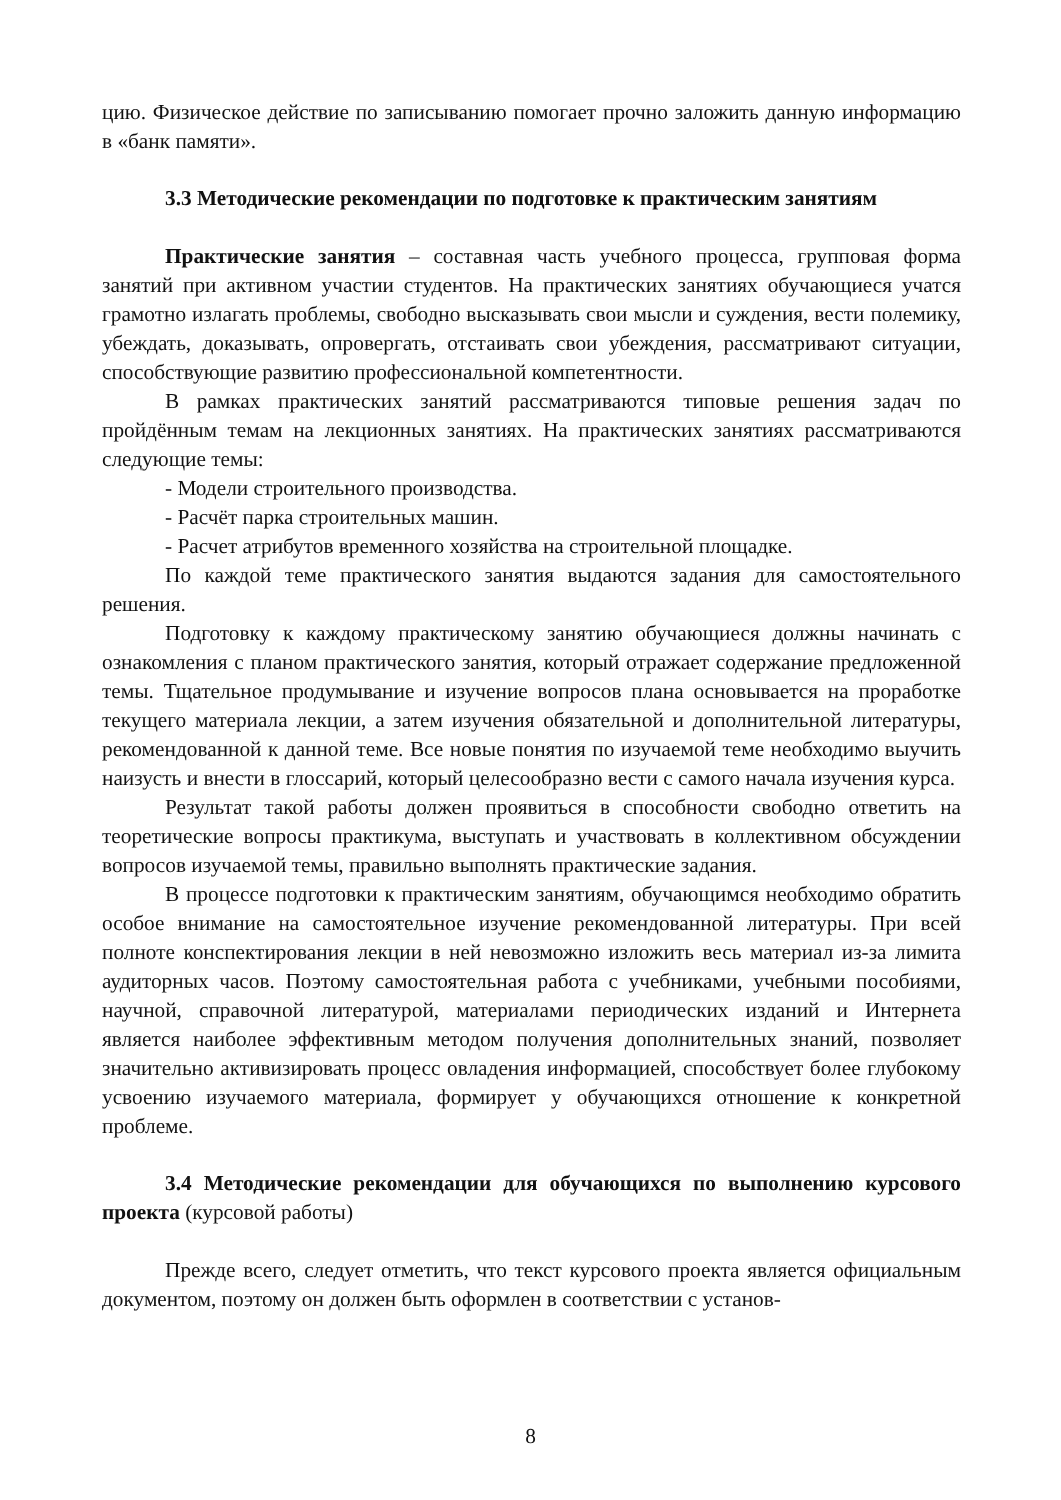цию. Физическое действие по записыванию помогает прочно заложить данную информацию в «банк памяти».
3.3 Методические рекомендации по подготовке к практическим занятиям
Практические занятия – составная часть учебного процесса, групповая форма занятий при активном участии студентов. На практических занятиях обучающиеся учатся грамотно излагать проблемы, свободно высказывать свои мысли и суждения, вести полемику, убеждать, доказывать, опровергать, отстаивать свои убеждения, рассматривают ситуации, способствующие развитию профессиональной компетентности.
В рамках практических занятий рассматриваются типовые решения задач по пройдённым темам на лекционных занятиях. На практических занятиях рассматриваются следующие темы:
- Модели строительного производства.
- Расчёт парка строительных машин.
- Расчет атрибутов временного хозяйства на строительной площадке.
По каждой теме практического занятия выдаются задания для самостоятельного решения.
Подготовку к каждому практическому занятию обучающиеся должны начинать с ознакомления с планом практического занятия, который отражает содержание предложенной темы. Тщательное продумывание и изучение вопросов плана основывается на проработке текущего материала лекции, а затем изучения обязательной и дополнительной литературы, рекомендованной к данной теме. Все новые понятия по изучаемой теме необходимо выучить наизусть и внести в глоссарий, который целесообразно вести с самого начала изучения курса.
Результат такой работы должен проявиться в способности свободно ответить на теоретические вопросы практикума, выступать и участвовать в коллективном обсуждении вопросов изучаемой темы, правильно выполнять практические задания.
В процессе подготовки к практическим занятиям, обучающимся необходимо обратить особое внимание на самостоятельное изучение рекомендованной литературы. При всей полноте конспектирования лекции в ней невозможно изложить весь материал из-за лимита аудиторных часов. Поэтому самостоятельная работа с учебниками, учебными пособиями, научной, справочной литературой, материалами периодических изданий и Интернета является наиболее эффективным методом получения дополнительных знаний, позволяет значительно активизировать процесс овладения информацией, способствует более глубокому усвоению изучаемого материала, формирует у обучающихся отношение к конкретной проблеме.
3.4 Методические рекомендации для обучающихся по выполнению курсового проекта (курсовой работы)
Прежде всего, следует отметить, что текст курсового проекта является официальным документом, поэтому он должен быть оформлен в соответствии с установ-
8